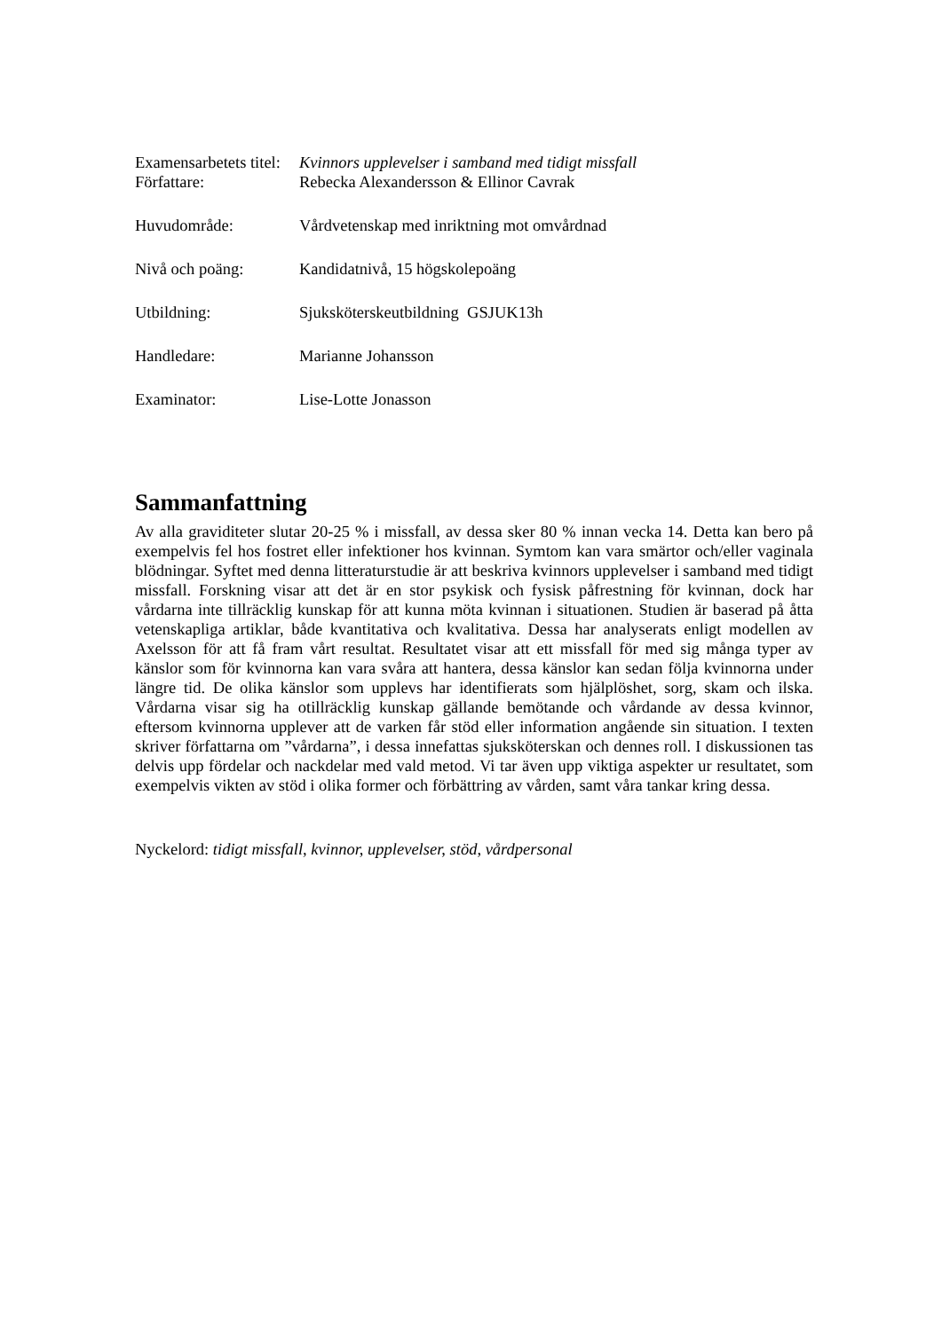| Examensarbetets titel: | Kvinnors upplevelser i samband med tidigt missfall |
| Författare: | Rebecka Alexandersson & Ellinor Cavrak |
| Huvudområde: | Vårdvetenskap med inriktning mot omvårdnad |
| Nivå och poäng: | Kandidatnivå, 15 högskolepoäng |
| Utbildning: | Sjuksköterskeutbildning GSJUK13h |
| Handledare: | Marianne Johansson |
| Examinator: | Lise-Lotte Jonasson |
Sammanfattning
Av alla graviditeter slutar 20-25 % i missfall, av dessa sker 80 % innan vecka 14. Detta kan bero på exempelvis fel hos fostret eller infektioner hos kvinnan. Symtom kan vara smärtor och/eller vaginala blödningar. Syftet med denna litteraturstudie är att beskriva kvinnors upplevelser i samband med tidigt missfall. Forskning visar att det är en stor psykisk och fysisk påfrestning för kvinnan, dock har vårdarna inte tillräcklig kunskap för att kunna möta kvinnan i situationen. Studien är baserad på åtta vetenskapliga artiklar, både kvantitativa och kvalitativa. Dessa har analyserats enligt modellen av Axelsson för att få fram vårt resultat. Resultatet visar att ett missfall för med sig många typer av känslor som för kvinnorna kan vara svåra att hantera, dessa känslor kan sedan följa kvinnorna under längre tid. De olika känslor som upplevs har identifierats som hjälplöshet, sorg, skam och ilska. Vårdarna visar sig ha otillräcklig kunskap gällande bemötande och vårdande av dessa kvinnor, eftersom kvinnorna upplever att de varken får stöd eller information angående sin situation. I texten skriver författarna om ”vårdarna”, i dessa innefattas sjuksköterskan och dennes roll. I diskussionen tas delvis upp fördelar och nackdelar med vald metod. Vi tar även upp viktiga aspekter ur resultatet, som exempelvis vikten av stöd i olika former och förbättring av vården, samt våra tankar kring dessa.
Nyckelord: tidigt missfall, kvinnor, upplevelser, stöd, vårdpersonal